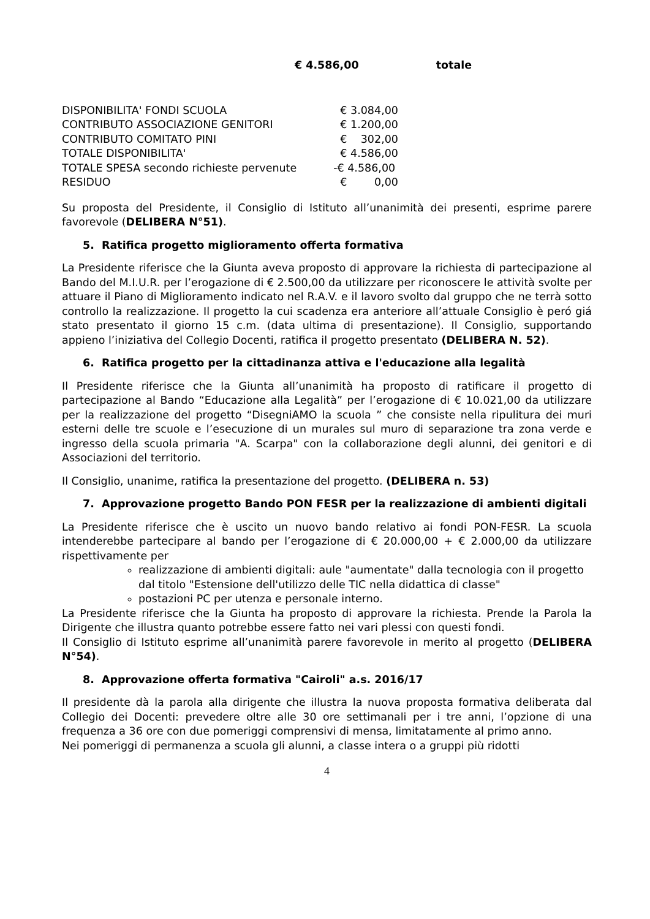€ 4.586,00 totale
| DISPONIBILITA' FONDI SCUOLA | € 3.084,00 |
| CONTRIBUTO ASSOCIAZIONE GENITORI | € 1.200,00 |
| CONTRIBUTO COMITATO PINI | € 302,00 |
| TOTALE DISPONIBILITA' | € 4.586,00 |
| TOTALE SPESA secondo richieste pervenute | -€ 4.586,00 |
| RESIDUO | € 0,00 |
Su proposta del Presidente, il Consiglio di Istituto all’unanimità dei presenti, esprime parere favorevole (DELIBERA N°51).
5. Ratifica progetto miglioramento offerta formativa
La Presidente riferisce che la Giunta aveva proposto di approvare la richiesta di partecipazione al Bando del M.I.U.R. per l’erogazione di € 2.500,00 da utilizzare per riconoscere le attività svolte per attuare il Piano di Miglioramento indicato nel R.A.V. e il lavoro svolto dal gruppo che ne terrà sotto controllo la realizzazione. Il progetto la cui scadenza era anteriore all’attuale Consiglio è peró giá stato presentato il giorno 15 c.m. (data ultima di presentazione). Il Consiglio, supportando appieno l’iniziativa del Collegio Docenti, ratifica il progetto presentato (DELIBERA N. 52).
6. Ratifica progetto per la cittadinanza attiva e l'educazione alla legalità
Il Presidente riferisce che la Giunta all’unanimità ha proposto di ratificare il progetto di partecipazione al Bando “Educazione alla Legalità” per l’erogazione di € 10.021,00 da utilizzare per la realizzazione del progetto “DisegniAMO la scuola ” che consiste nella ripulitura dei muri esterni delle tre scuole e l’esecuzione di un murales sul muro di separazione tra zona verde e ingresso della scuola primaria "A. Scarpa" con la collaborazione degli alunni, dei genitori e di Associazioni del territorio.
Il Consiglio, unanime, ratifica la presentazione del progetto. (DELIBERA n. 53)
7. Approvazione progetto Bando PON FESR per la realizzazione di ambienti digitali
La Presidente riferisce che è uscito un nuovo bando relativo ai fondi PON-FESR. La scuola intenderebbe partecipare al bando per l’erogazione di € 20.000,00 + € 2.000,00 da utilizzare rispettivamente per
realizzazione di ambienti digitali: aule "aumentate" dalla tecnologia con il progetto dal titolo "Estensione dell'utilizzo delle TIC nella didattica di classe"
postazioni PC per utenza e personale interno.
La Presidente riferisce che la Giunta ha proposto di approvare la richiesta. Prende la Parola la Dirigente che illustra quanto potrebbe essere fatto nei vari plessi con questi fondi.
Il Consiglio di Istituto esprime all’unanimità parere favorevole in merito al progetto (DELIBERA N°54).
8. Approvazione offerta formativa "Cairoli" a.s. 2016/17
Il presidente dà la parola alla dirigente che illustra la nuova proposta formativa deliberata dal Collegio dei Docenti: prevedere oltre alle 30 ore settimanali per i tre anni, l’opzione di una frequenza a 36 ore con due pomeriggi comprensivi di mensa, limitatamente al primo anno.
Nei pomeriggi di permanenza a scuola gli alunni, a classe intera o a gruppi più ridotti
4